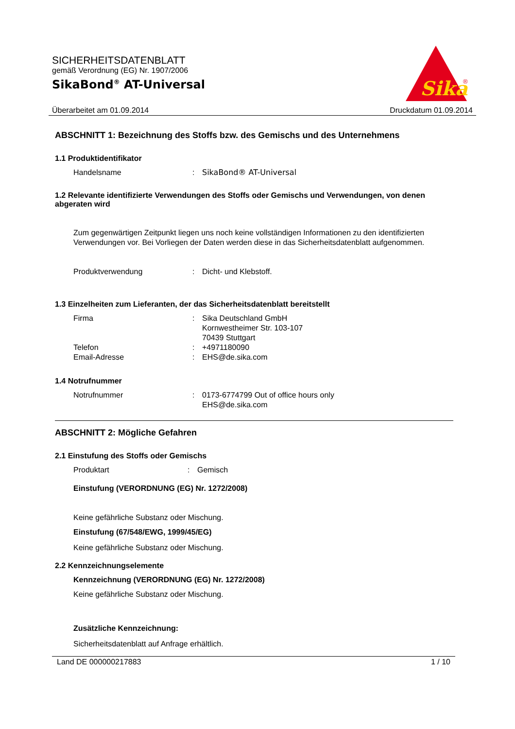SICHERHEITSDATENBLATT
gemäß Verordnung (EG) Nr. 1907/2006
SikaBond<sup>®</sup> AT-Universal
Sika
®
Überarbeitet am 01.09.2014 Druckdatum 01.09.2014
ABSCHNITT 1: Bezeichnung des Stoffs bzw. des Gemischs und des Unternehmens
1.1 Produktidentifikator
Handelsname: SikaBond® AT-Universal
1.2 Relevante identifizierte Verwendungen des Stoffs oder Gemischs und Verwendungen, von denen abgeraten wird
Zum gegenwärtigen Zeitpunkt liegen uns noch keine vollständigen Informationen zu den identifizierten Verwendungen vor. Bei Vorliegen der Daten werden diese in das Sicherheitsdatenblatt aufgenommen.
Produktverwendung: Dicht- und Klebstoff.
1.3 Einzelheiten zum Lieferanten, der das Sicherheitsdatenblatt bereitstellt
Firma: Sika Deutschland GmbH
Kornwestheimer Str. 103-107
70439 Stuttgart
Telefon: +4971180090
Email-Adresse: EHS@de.sika.com
1.4 Notrufnummer
Notrufnummer: 0173-6774799 Out of office hours only
EHS@de.sika.com
ABSCHNITT 2: Mögliche Gefahren
2.1 Einstufung des Stoffs oder Gemischs
Produktart: Gemisch
Einstufung (VERORDNUNG (EG) Nr. 1272/2008)
Keine gefährliche Substanz oder Mischung.
Einstufung (67/548/EWG, 1999/45/EG)
Keine gefährliche Substanz oder Mischung.
2.2 Kennzeichnungselemente
Kennzeichnung (VERORDNUNG (EG) Nr. 1272/2008)
Keine gefährliche Substanz oder Mischung.
Zusätzliche Kennzeichnung:
Sicherheitsdatenblatt auf Anfrage erhältlich.
Land DE 000000217883 1 / 10